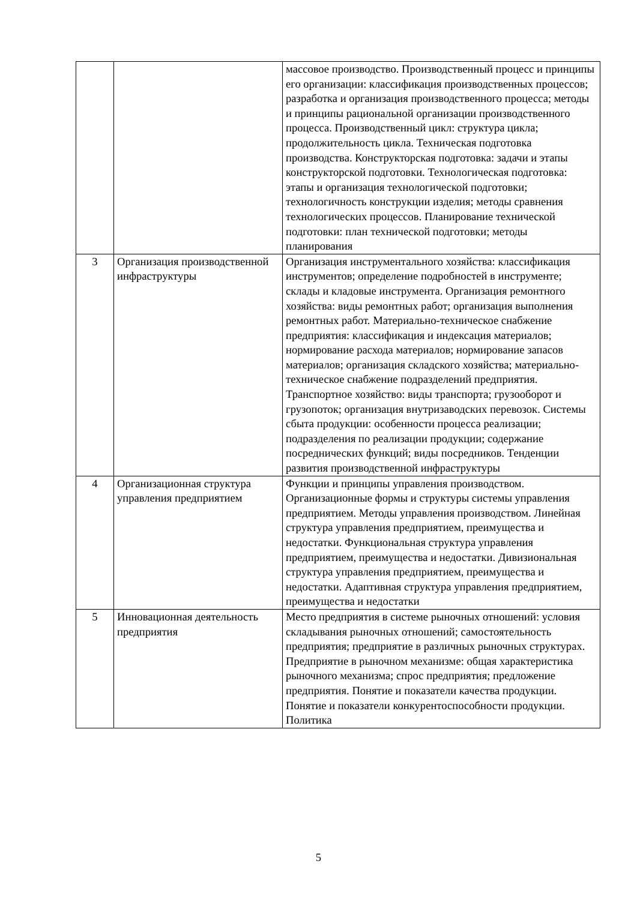| | | массовое производство. Производственный процесс и принципы его организации: классификация производственных процессов; разработка и организация производственного процесса; методы и принципы рациональной организации производственного процесса. Производственный цикл: структура цикла; продолжительность цикла. Техническая подготовка производства. Конструкторская подготовка: задачи и этапы конструкторской подготовки. Технологическая подготовка: этапы и организация технологической подготовки; технологичность конструкции изделия; методы сравнения технологических процессов. Планирование технической подготовки: план технической подготовки; методы планирования |
| 3 | Организация производственной инфраструктуры | Организация инструментального хозяйства: классификация инструментов; определение подробностей в инструменте; склады и кладовые инструмента. Организация ремонтного хозяйства: виды ремонтных работ; организация выполнения ремонтных работ. Материально-техническое снабжение предприятия: классификация и индексация материалов; нормирование расхода материалов; нормирование запасов материалов; организация складского хозяйства; материально-техническое снабжение подразделений предприятия. Транспортное хозяйство: виды транспорта; грузооборот и грузопоток; организация внутризаводских перевозок. Системы сбыта продукции: особенности процесса реализации; подразделения по реализации продукции; содержание посреднических функций; виды посредников. Тенденции развития производственной инфраструктуры |
| 4 | Организационная структура управления предприятием | Функции и принципы управления производством. Организационные формы и структуры системы управления предприятием. Методы управления производством. Линейная структура управления предприятием, преимущества и недостатки. Функциональная структура управления предприятием, преимущества и недостатки. Дивизиональная структура управления предприятием, преимущества и недостатки. Адаптивная структура управления предприятием, преимущества и недостатки |
| 5 | Инновационная деятельность предприятия | Место предприятия в системе рыночных отношений: условия складывания рыночных отношений; самостоятельность предприятия; предприятие в различных рыночных структурах. Предприятие в рыночном механизме: общая характеристика рыночного механизма; спрос предприятия; предложение предприятия. Понятие и показатели качества продукции. Понятие и показатели конкурентоспособности продукции. Политика |
5